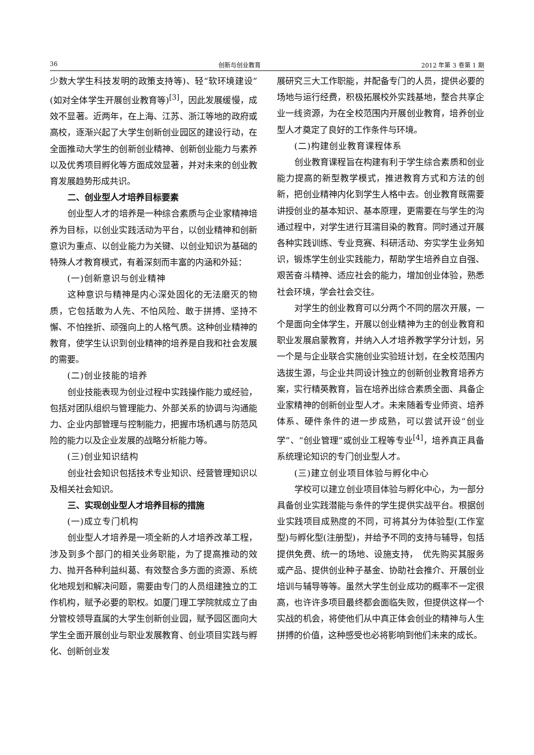36 创新与创业教育 2012 年第 3 卷第 1 期
少数大学生科技发明的政策支持等)、轻“软环境建设”(如对全体学生开展创业教育等)<sup>[3]</sup>，因此发展缓慢，成效不显著。近两年，在上海、江苏、浙江等地的政府或高校，逐渐兴起了大学生创新创业园区的建设行动，在全面推动大学生的创新创业精神、创新创业能力与素养以及优秀项目孵化等方面成效显著，并对未来的创业教育发展趋势形成共识。
二、创业型人才培养目标要素
创业型人才的培养是一种综合素质与企业家精神培养为目标，以创业实践活动为平台，以创业精神和创新意识为重点、以创业能力为关键、以创业知识为基础的特殊人才教育模式，有着深刻而丰富的内涵和外延：
(一)创新意识与创业精神
这种意识与精神是内心深处固化的无法磨灭的物质，它包括敢为人先、不怕风险、敢于拼搏、坚持不懈、不怕挫折、顽强向上的人格气质。这种创业精神的教育，使学生认识到创业精神的培养是自我和社会发展的需要。
(二)创业技能的培养
创业技能表现为创业过程中实践操作能力或经验，包括对团队组织与管理能力、外部关系的协调与沟通能力、企业内部管理与控制能力，把握市场机遇与防范风险的能力以及企业发展的战略分析能力等。
(三)创业知识结构
创业社会知识包括技术专业知识、经营管理知识以及相关社会知识。
三、实现创业型人才培养目标的措施
(一)成立专门机构
创业型人才培养是一项全新的人才培养改革工程，涉及到多个部门的相关业务职能，为了提高推动的效力、抛开各种利益纠葛、有效整合多方面的资源、系统化地规划和解决问题，需要由专门的人员组建独立的工作机构，赋予必要的职权。如厦门理工学院就成立了由分管校领导直属的大学生创新创业园，赋予园区面向大学生全面开展创业与职业发展教育、创业项目实践与孵化、创新创业发
展研究三大工作职能，并配备专门的人员，提供必要的场地与运行经费，积极拓展校外实践基地，整合共享企业一线资源，为在全校范围内开展创业教育，培养创业型人才奠定了良好的工作条件与环境。
(二)构建创业教育课程体系
创业教育课程旨在构建有利于学生综合素质和创业能力提高的新型教学模式，推进教育方式和方法的创新，把创业精神内化到学生人格中去。创业教育既需要讲授创业的基本知识、基本原理，更需要在与学生的沟通过程中，对学生进行耳濡目染的教育。同时通过开展各种实践训练、专业竞赛、科研活动、夯实学生业务知识，锻炼学生创业实践能力，帮助学生培养自立自强、艰苦奋斗精神、适应社会的能力，增加创业体验，熟悉社会环境，学会社会交往。
对学生的创业教育可以分两个不同的层次开展，一个是面向全体学生，开展以创业精神为主的创业教育和职业发展启蒙教育，并纳入人才培养教学学分计划，另一个是与企业联合实施创业实验班计划，在全校范围内选拔生源，与企业共同设计独立的创新创业教育培养方案，实行精英教育，旨在培养出综合素质全面、具备企业家精神的创新创业型人才。未来随着专业师资、培养体系、硬件条件的进一步成熟，可以尝试开设“创业学”、“创业管理”或创业工程等专业<sup>[4]</sup>，培养真正具备系统理论知识的专门创业型人才。
(三)建立创业项目体验与孵化中心
学校可以建立创业项目体验与孵化中心，为一部分具备创业实践潜能与条件的学生提供实战平台。根据创业实践项目成熟度的不同，可将其分为体验型(工作室型)与孵化型(注册型)，并给予不同的支持与辅导，包括提供免费、统一的场地、设施支持，　优先购买其服务或产品、提供创业种子基金、协助社会推介、开展创业培训与辅导等等。虽然大学生创业成功的概率不一定很高，也许许多项目最终都会面临失败，但提供这样一个实战的机会，将使他们从中真正体会创业的精神与人生拼搏的价值，这种感受也必将影响到他们未来的成长。